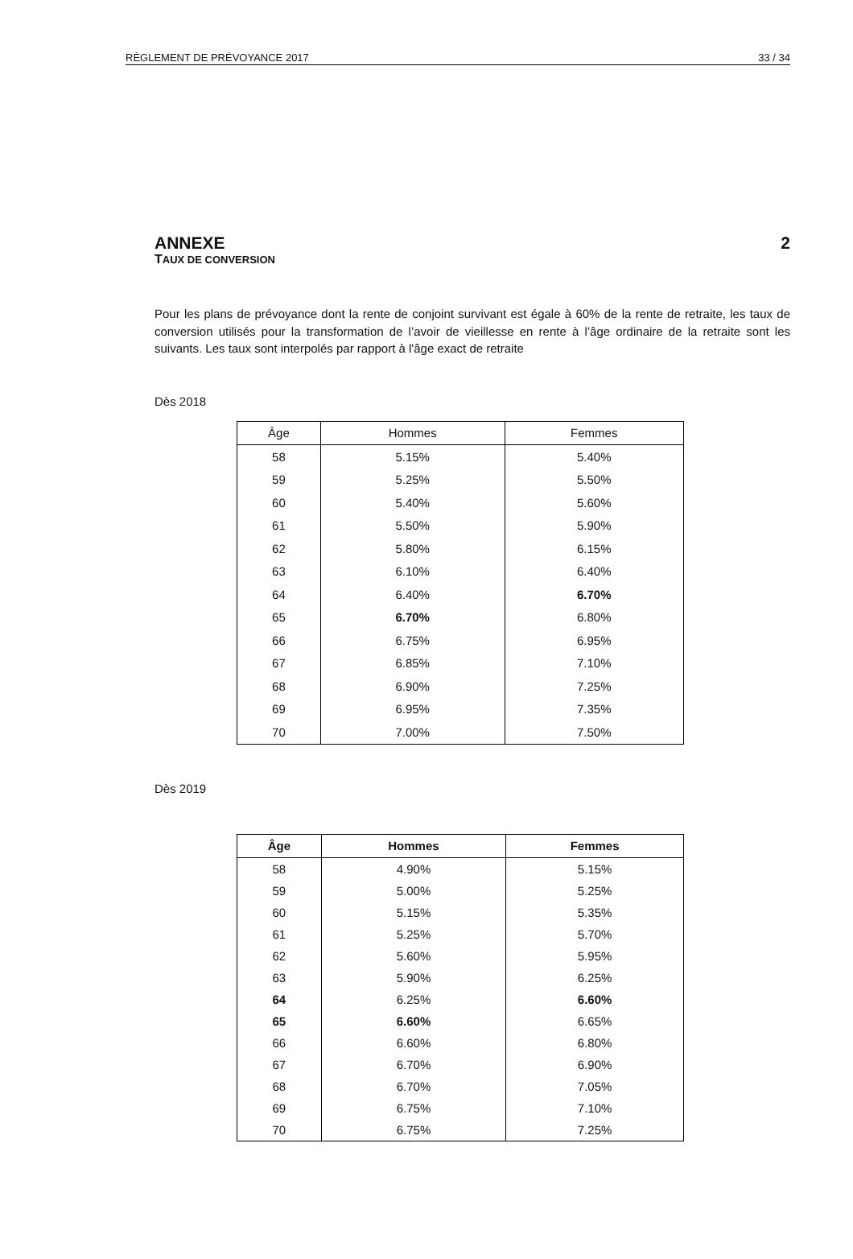RÈGLEMENT DE PRÉVOYANCE 2017 33 / 34
ANNEXE 2
TAUX DE CONVERSION
Pour les plans de prévoyance dont la rente de conjoint survivant est égale à 60% de la rente de retraite, les taux de conversion utilisés pour la transformation de l’avoir de vieillesse en rente à l’âge ordinaire de la retraite sont les suivants. Les taux sont interpolés par rapport à l'âge exact de retraite
Dès 2018
| Âge | Hommes | Femmes |
| --- | --- | --- |
| 58 | 5.15% | 5.40% |
| 59 | 5.25% | 5.50% |
| 60 | 5.40% | 5.60% |
| 61 | 5.50% | 5.90% |
| 62 | 5.80% | 6.15% |
| 63 | 6.10% | 6.40% |
| 64 | 6.40% | 6.70% |
| 65 | 6.70% | 6.80% |
| 66 | 6.75% | 6.95% |
| 67 | 6.85% | 7.10% |
| 68 | 6.90% | 7.25% |
| 69 | 6.95% | 7.35% |
| 70 | 7.00% | 7.50% |
Dès 2019
| Âge | Hommes | Femmes |
| --- | --- | --- |
| 58 | 4.90% | 5.15% |
| 59 | 5.00% | 5.25% |
| 60 | 5.15% | 5.35% |
| 61 | 5.25% | 5.70% |
| 62 | 5.60% | 5.95% |
| 63 | 5.90% | 6.25% |
| 64 | 6.25% | 6.60% |
| 65 | 6.60% | 6.65% |
| 66 | 6.60% | 6.80% |
| 67 | 6.70% | 6.90% |
| 68 | 6.70% | 7.05% |
| 69 | 6.75% | 7.10% |
| 70 | 6.75% | 7.25% |